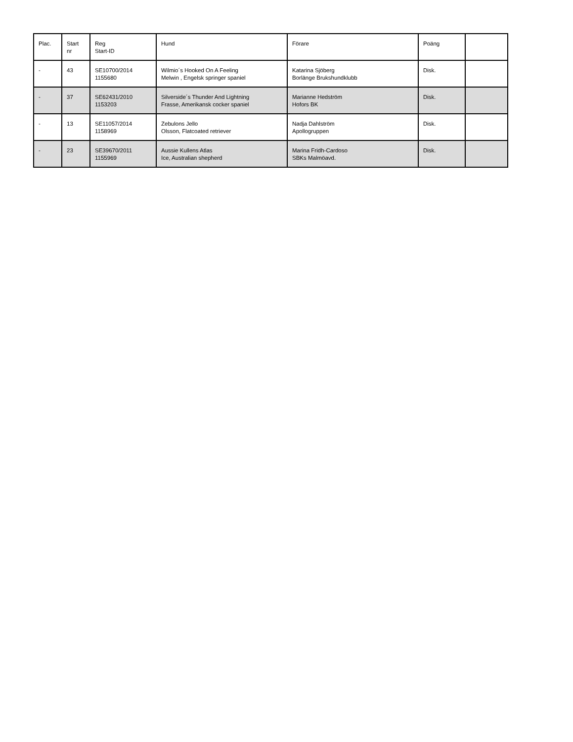| Plac. | Start nr | Reg Start-ID | Hund | Förare | Poäng | |
| --- | --- | --- | --- | --- | --- | --- |
| - | 43 | SE10700/2014 1155680 | Wilmio´s Hooked On A Feeling Melwin , Engelsk springer spaniel | Katarina Sjöberg Borlänge Brukshundklubb | Disk. | |
| - | 37 | SE62431/2010 1153203 | Silverside´s Thunder And Lightning Frasse, Amerikansk cocker spaniel | Marianne Hedström Hofors BK | Disk. | |
| - | 13 | SE11057/2014 1158969 | Zebulons Jello Olsson, Flatcoated retriever | Nadja Dahlström Apollogruppen | Disk. | |
| - | 23 | SE39670/2011 1155969 | Aussie Kullens Atlas Ice, Australian shepherd | Marina Fridh-Cardoso SBKs Malmöavd. | Disk. | |